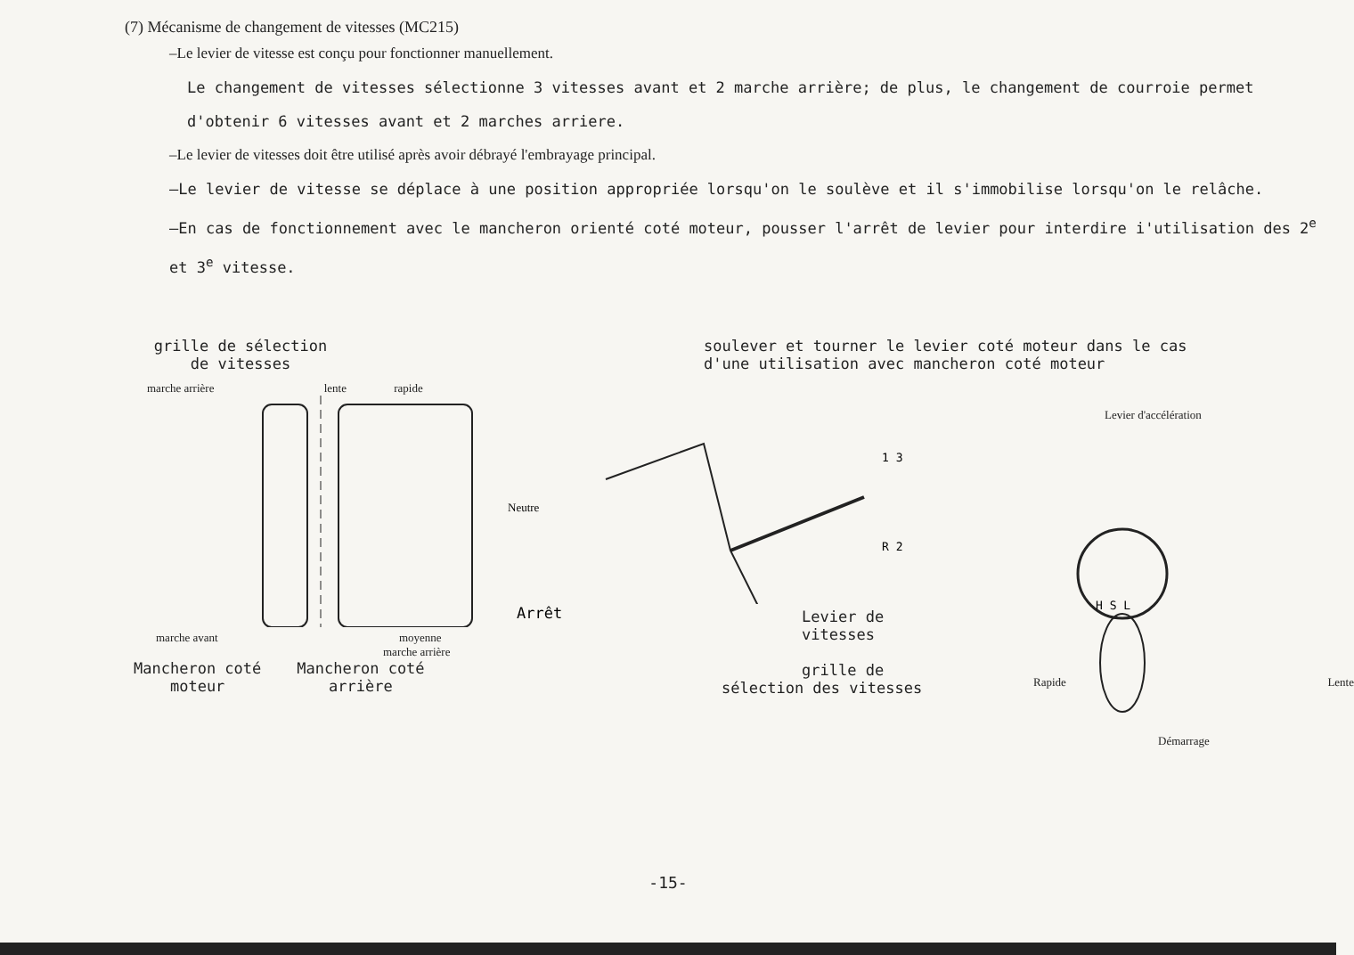(7) Mécanisme de changement de vitesses (MC215)
–Le levier de vitesse est conçu pour fonctionner manuellement.
Le changement de vitesses sélectionne 3 vitesses avant et 2 marche arrière; de plus, le changement de courroie permet d'obtenir 6 vitesses avant et 2 marches arriere.
–Le levier de vitesses doit être utilisé après avoir débrayé l'embrayage principal.
–Le levier de vitesse se déplace à une position appropriée lorsqu'on le soulève et il s'immobilise lorsqu'on le relâche.
–En cas de fonctionnement avec le mancheron orienté coté moteur, pousser l'arrêt de levier pour interdire i'utilisation des 2<sup>e</sup> et 3<sup>e</sup> vitesse.
grille de sélection
de vitesses
marche arrière lente rapide
Neutre
Arrêt
marche avant moyenne
marche arrière
Mancheron coté
moteur
Mancheron coté
arrière
soulever et tourner le levier coté moteur dans le cas d'une utilisation avec mancheron coté moteur
1 3
R 2
Levier de vitesses
grille de
sélection des vitesses
Levier d'accélération
H S L
Rapide Lente
Démarrage
-15-